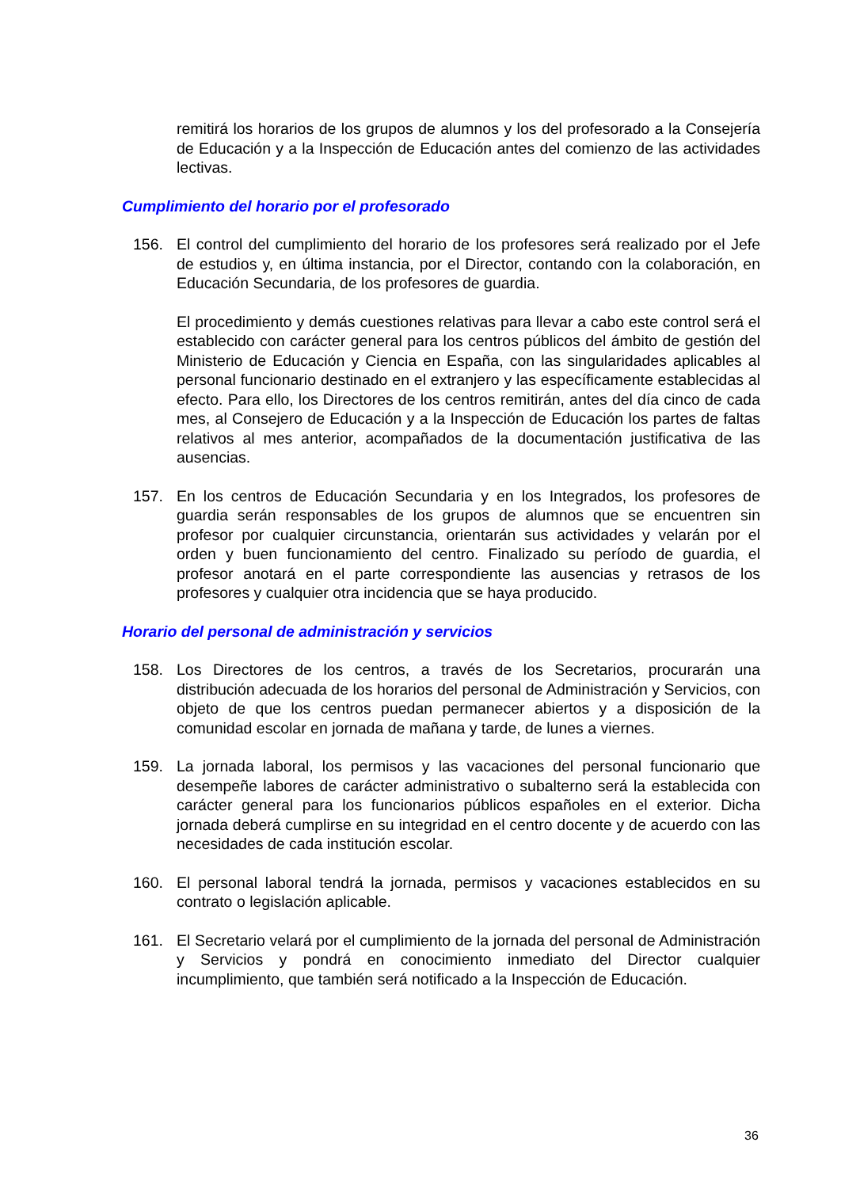remitirá los horarios de los grupos de alumnos y los del profesorado a la Consejería de Educación y a la Inspección de Educación antes del comienzo de las actividades lectivas.
Cumplimiento del horario por el profesorado
156. El control del cumplimiento del horario de los profesores será realizado por el Jefe de estudios y, en última instancia, por el Director, contando con la colaboración, en Educación Secundaria, de los profesores de guardia.
El procedimiento y demás cuestiones relativas para llevar a cabo este control será el establecido con carácter general para los centros públicos del ámbito de gestión del Ministerio de Educación y Ciencia en España, con las singularidades aplicables al personal funcionario destinado en el extranjero y las específicamente establecidas al efecto. Para ello, los Directores de los centros remitirán, antes del día cinco de cada mes, al Consejero de Educación y a la Inspección de Educación los partes de faltas relativos al mes anterior, acompañados de la documentación justificativa de las ausencias.
157. En los centros de Educación Secundaria y en los Integrados, los profesores de guardia serán responsables de los grupos de alumnos que se encuentren sin profesor por cualquier circunstancia, orientarán sus actividades y velarán por el orden y buen funcionamiento del centro. Finalizado su período de guardia, el profesor anotará en el parte correspondiente las ausencias y retrasos de los profesores y cualquier otra incidencia que se haya producido.
Horario del personal de administración y servicios
158. Los Directores de los centros, a través de los Secretarios, procurarán una distribución adecuada de los horarios del personal de Administración y Servicios, con objeto de que los centros puedan permanecer abiertos y a disposición de la comunidad escolar en jornada de mañana y tarde, de lunes a viernes.
159. La jornada laboral, los permisos y las vacaciones del personal funcionario que desempeñe labores de carácter administrativo o subalterno será la establecida con carácter general para los funcionarios públicos españoles en el exterior. Dicha jornada deberá cumplirse en su integridad en el centro docente y de acuerdo con las necesidades de cada institución escolar.
160. El personal laboral tendrá la jornada, permisos y vacaciones establecidos en su contrato o legislación aplicable.
161. El Secretario velará por el cumplimiento de la jornada del personal de Administración y Servicios y pondrá en conocimiento inmediato del Director cualquier incumplimiento, que también será notificado a la Inspección de Educación.
36